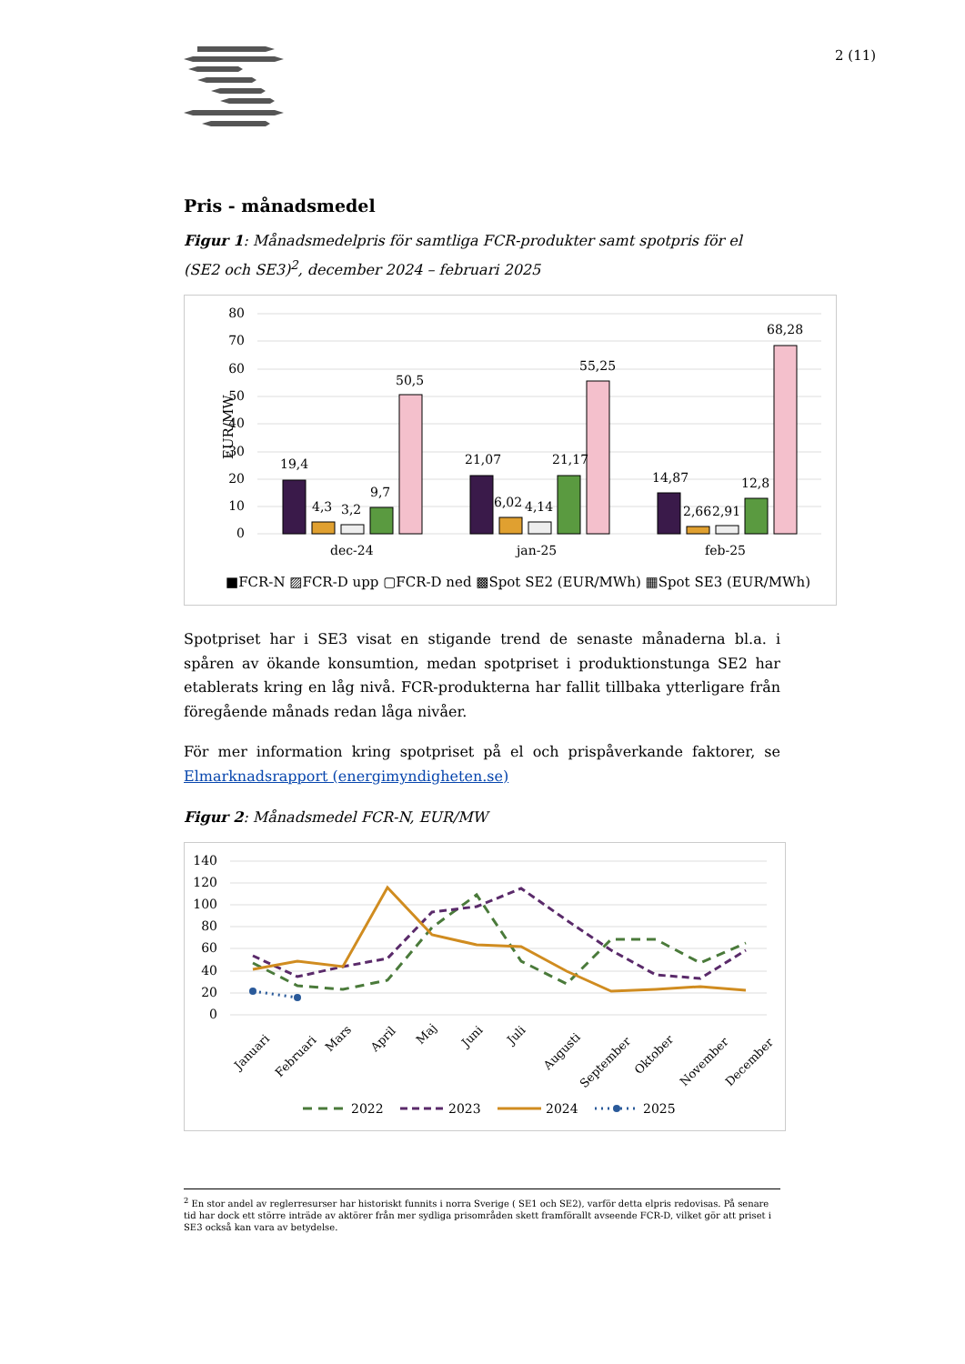2 (11)
Pris - månadsmedel
Figur 1: Månadsmedelpris för samtliga FCR-produkter samt spotpris för el (SE2 och SE3)<sup>2</sup>, december 2024 – februari 2025
80
70
60
50
40
30
20
10
0
EUR/MW
19,4
4,3
3,2
9,7
50,5
21,07
6,02
4,14
21,17
55,25
14,87
2,66
2,91
12,8
68,28
dec-24
jan-25
feb-25
■FCR-N ▨FCR-D upp ▢FCR-D ned ▩Spot SE2 (EUR/MWh) ▦Spot SE3 (EUR/MWh)
Spotpriset har i SE3 visat en stigande trend de senaste månaderna bl.a. i spåren av ökande konsumtion, medan spotpriset i produktionstunga SE2 har etablerats kring en låg nivå. FCR-produkterna har fallit tillbaka ytterligare från föregående månads redan låga nivåer.
För mer information kring spotpriset på el och prispåverkande faktorer, se Elmarknadsrapport (energimyndigheten.se)
Figur 2: Månadsmedel FCR-N, EUR/MW
140
120
100
80
60
40
20
0
Januari
Februari
Mars
April
Maj
Juni
Juli
Augusti
September
Oktober
November
December
2022
2023
2024
2025
<sup>2</sup> En stor andel av reglerresurser har historiskt funnits i norra Sverige ( SE1 och SE2), varför detta elpris redovisas. På senare tid har dock ett större inträde av aktörer från mer sydliga prisområden skett framförallt avseende FCR-D, vilket gör att priset i SE3 också kan vara av betydelse.